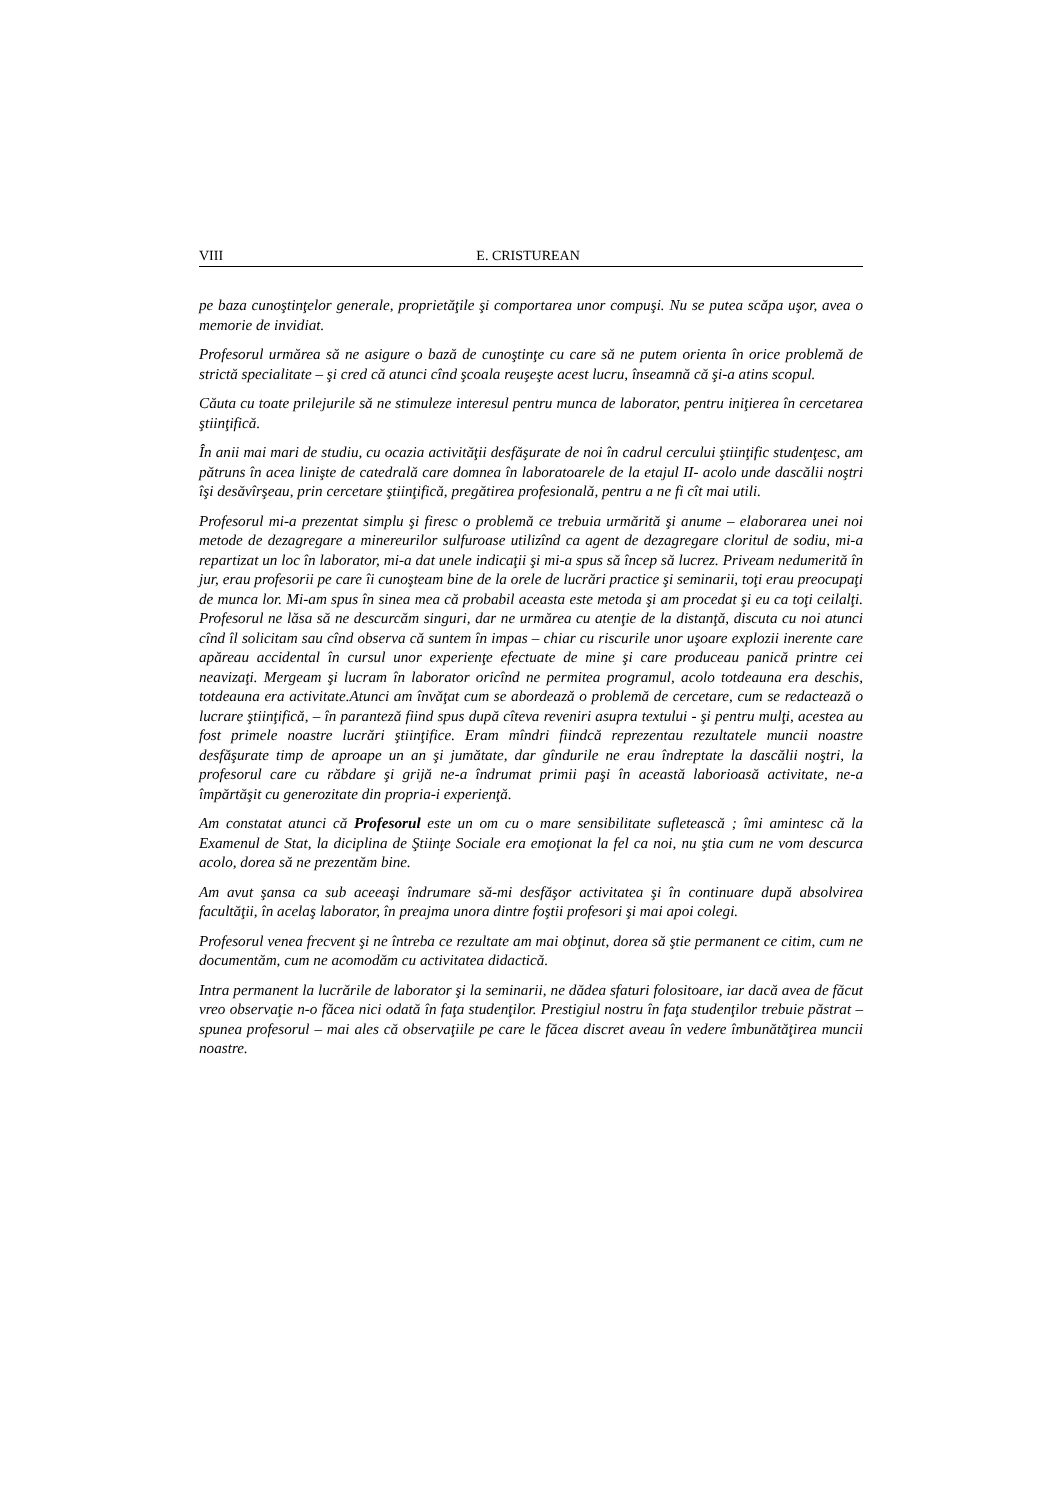VIII E. CRISTUREAN
pe baza cunoştinţelor generale, proprietăţile şi comportarea unor compuşi. Nu se putea scăpa uşor, avea o memorie de invidiat.
Profesorul urmărea să ne asigure o bază de cunoştinţe cu care să ne putem orienta în orice problemă de strictă specialitate – şi cred că atunci cînd şcoala reuşeşte acest lucru, înseamnă că şi-a atins scopul.
Căuta cu toate prilejurile să ne stimuleze interesul pentru munca de laborator, pentru iniţierea în cercetarea ştiinţifică.
În anii mai mari de studiu, cu ocazia activităţii desfăşurate de noi în cadrul cercului ştiinţific studenţesc, am pătruns în acea linişte de catedrală care domnea în laboratoarele de la etajul II- acolo unde dascălii noştri îşi desăvîrşeau, prin cercetare ştiinţifică, pregătirea profesională, pentru a ne fi cît mai utili.
Profesorul mi-a prezentat simplu şi firesc o problemă ce trebuia urmărită şi anume – elaborarea unei noi metode de dezagregare a minereurilor sulfuroase utilizînd ca agent de dezagregare cloritul de sodiu, mi-a repartizat un loc în laborator, mi-a dat unele indicaţii şi mi-a spus să încep să lucrez. Priveam nedumerită în jur, erau profesorii pe care îi cunoşteam bine de la orele de lucrări practice şi seminarii, toţi erau preocupaţi de munca lor. Mi-am spus în sinea mea că probabil aceasta este metoda şi am procedat şi eu ca toţi ceilalţi. Profesorul ne lăsa să ne descurcăm singuri, dar ne urmărea cu atenţie de la distanţă, discuta cu noi atunci cînd îl solicitam sau cînd observa că suntem în impas – chiar cu riscurile unor uşoare explozii inerente care apăreau accidental în cursul unor experienţe efectuate de mine şi care produceau panică printre cei neavizaţi. Mergeam şi lucram în laborator oricînd ne permitea programul, acolo totdeauna era deschis, totdeauna era activitate.Atunci am învăţat cum se abordează o problemă de cercetare, cum se redactează o lucrare ştiinţifică, – în paranteză fiind spus după cîteva reveniri asupra textului - şi pentru mulţi, acestea au fost primele noastre lucrări ştiinţifice. Eram mîndri fiindcă reprezentau rezultatele muncii noastre desfăşurate timp de aproape un an şi jumătate, dar gîndurile ne erau îndreptate la dascălii noştri, la profesorul care cu răbdare şi grijă ne-a îndrumat primii paşi în această laborioasă activitate, ne-a împărtăşit cu generozitate din propria-i experienţă.
Am constatat atunci că Profesorul este un om cu o mare sensibilitate sufletească ; îmi amintesc că la Examenul de Stat, la diciplina de Ştiinţe Sociale era emoţionat la fel ca noi, nu ştia cum ne vom descurca acolo, dorea să ne prezentăm bine.
Am avut şansa ca sub aceeaşi îndrumare să-mi desfăşor activitatea şi în continuare după absolvirea facultăţii, în acelaş laborator, în preajma unora dintre foştii profesori şi mai apoi colegi.
Profesorul venea frecvent şi ne întreba ce rezultate am mai obţinut, dorea să ştie permanent ce citim, cum ne documentăm, cum ne acomodăm cu activitatea didactică.
Intra permanent la lucrările de laborator şi la seminarii, ne dădea sfaturi folositoare, iar dacă avea de făcut vreo observaţie n-o făcea nici odată în faţa studenţilor. Prestigiul nostru în faţa studenţilor trebuie păstrat – spunea profesorul – mai ales că observaţiile pe care le făcea discret aveau în vedere îmbunătăţirea muncii noastre.